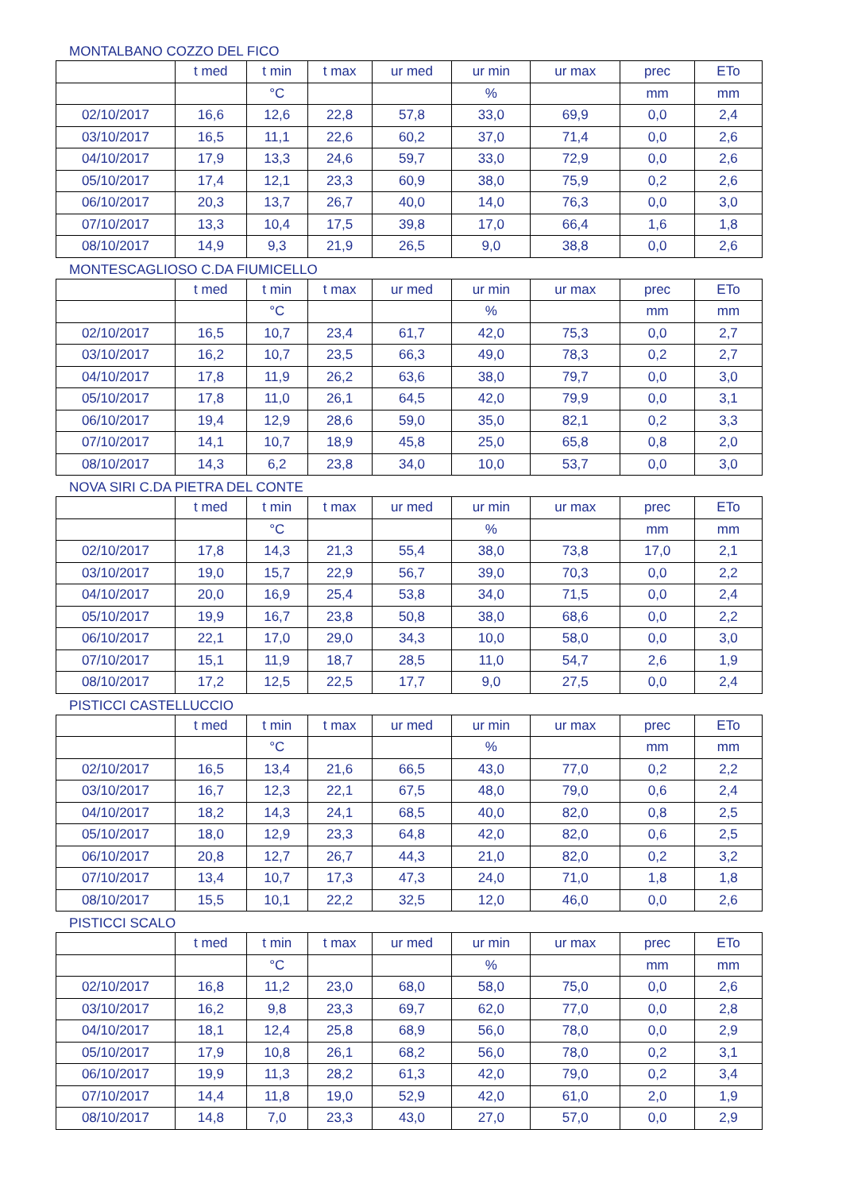MONTALBANO COZZO DEL FICO
| | t med | t min | t max | ur med | ur min | ur max | prec | ETo |
| --- | --- | --- | --- | --- | --- | --- | --- | --- |
| | | °C | | | % | | mm | mm |
| 02/10/2017 | 16,6 | 12,6 | 22,8 | 57,8 | 33,0 | 69,9 | 0,0 | 2,4 |
| 03/10/2017 | 16,5 | 11,1 | 22,6 | 60,2 | 37,0 | 71,4 | 0,0 | 2,6 |
| 04/10/2017 | 17,9 | 13,3 | 24,6 | 59,7 | 33,0 | 72,9 | 0,0 | 2,6 |
| 05/10/2017 | 17,4 | 12,1 | 23,3 | 60,9 | 38,0 | 75,9 | 0,2 | 2,6 |
| 06/10/2017 | 20,3 | 13,7 | 26,7 | 40,0 | 14,0 | 76,3 | 0,0 | 3,0 |
| 07/10/2017 | 13,3 | 10,4 | 17,5 | 39,8 | 17,0 | 66,4 | 1,6 | 1,8 |
| 08/10/2017 | 14,9 | 9,3 | 21,9 | 26,5 | 9,0 | 38,8 | 0,0 | 2,6 |
MONTESCAGLIOSO C.DA FIUMICELLO
| | t med | t min | t max | ur med | ur min | ur max | prec | ETo |
| --- | --- | --- | --- | --- | --- | --- | --- | --- |
| | | °C | | | % | | mm | mm |
| 02/10/2017 | 16,5 | 10,7 | 23,4 | 61,7 | 42,0 | 75,3 | 0,0 | 2,7 |
| 03/10/2017 | 16,2 | 10,7 | 23,5 | 66,3 | 49,0 | 78,3 | 0,2 | 2,7 |
| 04/10/2017 | 17,8 | 11,9 | 26,2 | 63,6 | 38,0 | 79,7 | 0,0 | 3,0 |
| 05/10/2017 | 17,8 | 11,0 | 26,1 | 64,5 | 42,0 | 79,9 | 0,0 | 3,1 |
| 06/10/2017 | 19,4 | 12,9 | 28,6 | 59,0 | 35,0 | 82,1 | 0,2 | 3,3 |
| 07/10/2017 | 14,1 | 10,7 | 18,9 | 45,8 | 25,0 | 65,8 | 0,8 | 2,0 |
| 08/10/2017 | 14,3 | 6,2 | 23,8 | 34,0 | 10,0 | 53,7 | 0,0 | 3,0 |
NOVA SIRI C.DA PIETRA DEL CONTE
| | t med | t min | t max | ur med | ur min | ur max | prec | ETo |
| --- | --- | --- | --- | --- | --- | --- | --- | --- |
| | | °C | | | % | | mm | mm |
| 02/10/2017 | 17,8 | 14,3 | 21,3 | 55,4 | 38,0 | 73,8 | 17,0 | 2,1 |
| 03/10/2017 | 19,0 | 15,7 | 22,9 | 56,7 | 39,0 | 70,3 | 0,0 | 2,2 |
| 04/10/2017 | 20,0 | 16,9 | 25,4 | 53,8 | 34,0 | 71,5 | 0,0 | 2,4 |
| 05/10/2017 | 19,9 | 16,7 | 23,8 | 50,8 | 38,0 | 68,6 | 0,0 | 2,2 |
| 06/10/2017 | 22,1 | 17,0 | 29,0 | 34,3 | 10,0 | 58,0 | 0,0 | 3,0 |
| 07/10/2017 | 15,1 | 11,9 | 18,7 | 28,5 | 11,0 | 54,7 | 2,6 | 1,9 |
| 08/10/2017 | 17,2 | 12,5 | 22,5 | 17,7 | 9,0 | 27,5 | 0,0 | 2,4 |
PISTICCI CASTELLUCCIO
| | t med | t min | t max | ur med | ur min | ur max | prec | ETo |
| --- | --- | --- | --- | --- | --- | --- | --- | --- |
| | | °C | | | % | | mm | mm |
| 02/10/2017 | 16,5 | 13,4 | 21,6 | 66,5 | 43,0 | 77,0 | 0,2 | 2,2 |
| 03/10/2017 | 16,7 | 12,3 | 22,1 | 67,5 | 48,0 | 79,0 | 0,6 | 2,4 |
| 04/10/2017 | 18,2 | 14,3 | 24,1 | 68,5 | 40,0 | 82,0 | 0,8 | 2,5 |
| 05/10/2017 | 18,0 | 12,9 | 23,3 | 64,8 | 42,0 | 82,0 | 0,6 | 2,5 |
| 06/10/2017 | 20,8 | 12,7 | 26,7 | 44,3 | 21,0 | 82,0 | 0,2 | 3,2 |
| 07/10/2017 | 13,4 | 10,7 | 17,3 | 47,3 | 24,0 | 71,0 | 1,8 | 1,8 |
| 08/10/2017 | 15,5 | 10,1 | 22,2 | 32,5 | 12,0 | 46,0 | 0,0 | 2,6 |
PISTICCI SCALO
| | t med | t min | t max | ur med | ur min | ur max | prec | ETo |
| --- | --- | --- | --- | --- | --- | --- | --- | --- |
| | | °C | | | % | | mm | mm |
| 02/10/2017 | 16,8 | 11,2 | 23,0 | 68,0 | 58,0 | 75,0 | 0,0 | 2,6 |
| 03/10/2017 | 16,2 | 9,8 | 23,3 | 69,7 | 62,0 | 77,0 | 0,0 | 2,8 |
| 04/10/2017 | 18,1 | 12,4 | 25,8 | 68,9 | 56,0 | 78,0 | 0,0 | 2,9 |
| 05/10/2017 | 17,9 | 10,8 | 26,1 | 68,2 | 56,0 | 78,0 | 0,2 | 3,1 |
| 06/10/2017 | 19,9 | 11,3 | 28,2 | 61,3 | 42,0 | 79,0 | 0,2 | 3,4 |
| 07/10/2017 | 14,4 | 11,8 | 19,0 | 52,9 | 42,0 | 61,0 | 2,0 | 1,9 |
| 08/10/2017 | 14,8 | 7,0 | 23,3 | 43,0 | 27,0 | 57,0 | 0,0 | 2,9 |